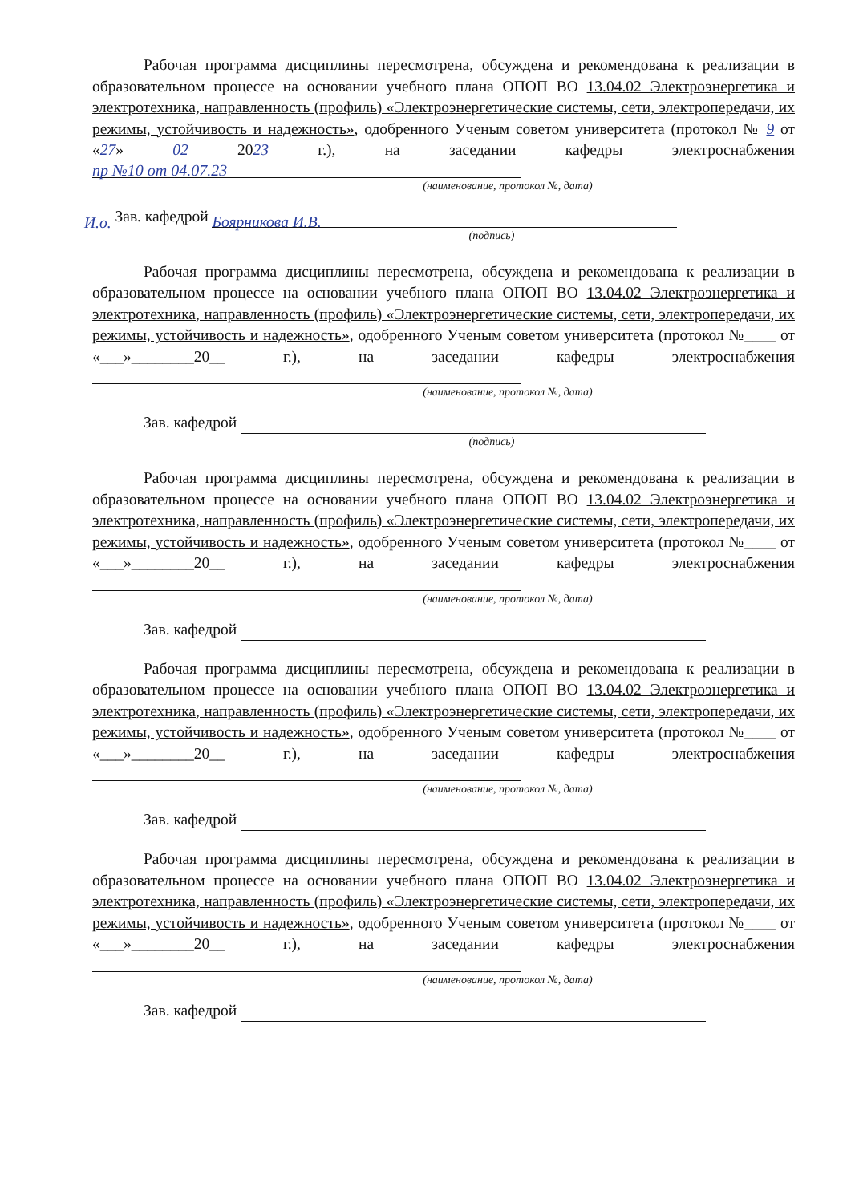Рабочая программа дисциплины пересмотрена, обсуждена и рекомендована к реализации в образовательном процессе на основании учебного плана ОПОП ВО 13.04.02 Электроэнергетика и электротехника, направленность (профиль) «Электроэнергетические системы, сети, электропередачи, их режимы, устойчивость и надежность», одобренного Ученым советом университета (протокол № 9 от «27» 02 2023 г.), на заседании кафедры электроснабжения
пр №10 от 04.07.23
(наименование, протокол №, дата)
И.о. Зав. кафедрой Боярникова И.В.
(подпись)
Рабочая программа дисциплины пересмотрена, обсуждена и рекомендована к реализации в образовательном процессе на основании учебного плана ОПОП ВО 13.04.02 Электроэнергетика и электротехника, направленность (профиль) «Электроэнергетические системы, сети, электропередачи, их режимы, устойчивость и надежность», одобренного Ученым советом университета (протокол №____ от «___»________20__ г.), на заседании кафедры электроснабжения
(наименование, протокол №, дата)
Зав. кафедрой
(подпись)
Рабочая программа дисциплины пересмотрена, обсуждена и рекомендована к реализации в образовательном процессе на основании учебного плана ОПОП ВО 13.04.02 Электроэнергетика и электротехника, направленность (профиль) «Электроэнергетические системы, сети, электропередачи, их режимы, устойчивость и надежность», одобренного Ученым советом университета (протокол №____ от «___»________20__ г.), на заседании кафедры электроснабжения
(наименование, протокол №, дата)
Зав. кафедрой
Рабочая программа дисциплины пересмотрена, обсуждена и рекомендована к реализации в образовательном процессе на основании учебного плана ОПОП ВО 13.04.02 Электроэнергетика и электротехника, направленность (профиль) «Электроэнергетические системы, сети, электропередачи, их режимы, устойчивость и надежность», одобренного Ученым советом университета (протокол №____ от «___»________20__ г.), на заседании кафедры электроснабжения
(наименование, протокол №, дата)
Зав. кафедрой
Рабочая программа дисциплины пересмотрена, обсуждена и рекомендована к реализации в образовательном процессе на основании учебного плана ОПОП ВО 13.04.02 Электроэнергетика и электротехника, направленность (профиль) «Электроэнергетические системы, сети, электропередачи, их режимы, устойчивость и надежность», одобренного Ученым советом университета (протокол №____ от «___»________20__ г.), на заседании кафедры электроснабжения
(наименование, протокол №, дата)
Зав. кафедрой